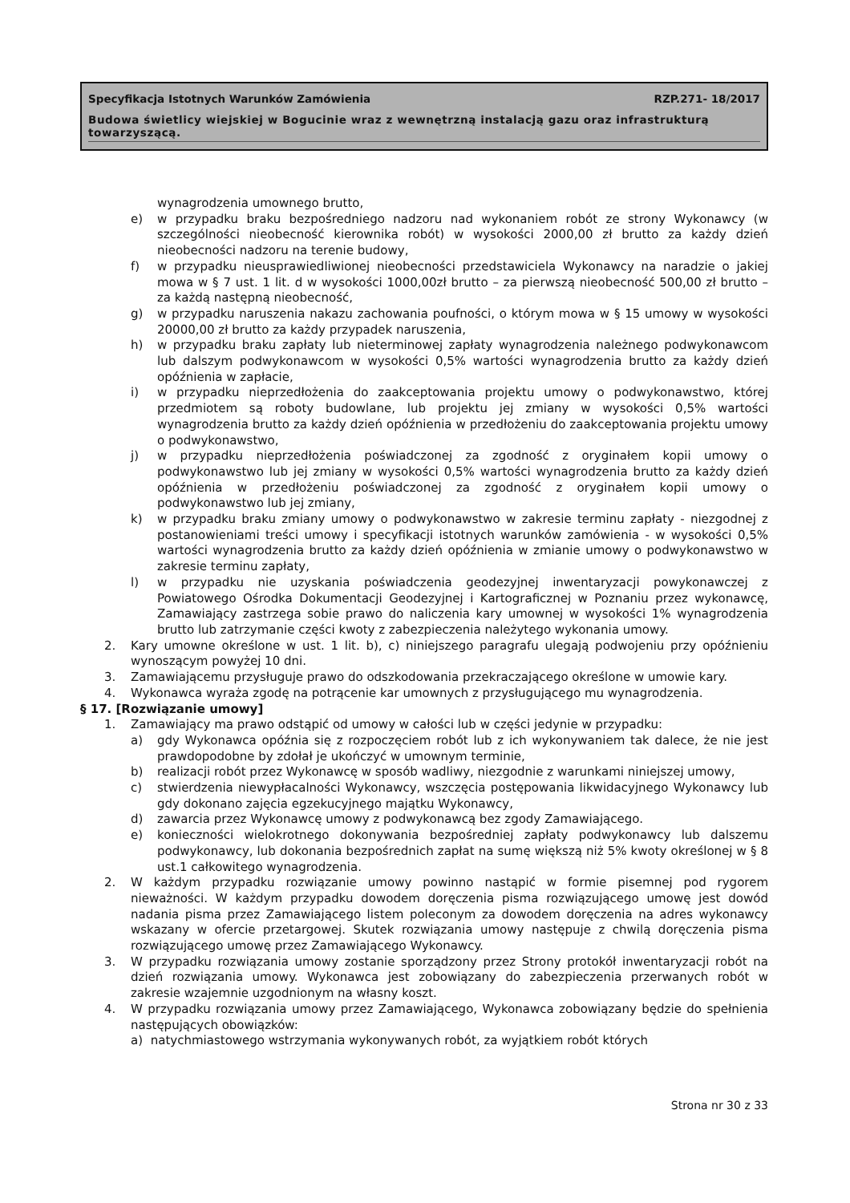Specyfikacja Istotnych Warunków Zamówienia RZP.271- 18/2017
Budowa świetlicy wiejskiej w Bogucinie wraz z wewnętrzną instalacją gazu oraz infrastrukturą towarzyszącą.
wynagrodzenia umownego brutto,
e) w przypadku braku bezpośredniego nadzoru nad wykonaniem robót ze strony Wykonawcy (w szczególności nieobecność kierownika robót) w wysokości 2000,00 zł brutto za każdy dzień nieobecności nadzoru na terenie budowy,
f) w przypadku nieusprawiedliwionej nieobecności przedstawiciela Wykonawcy na naradzie o jakiej mowa w § 7 ust. 1 lit. d w wysokości 1000,00zł brutto – za pierwszą nieobecność 500,00 zł brutto – za każdą następną nieobecność,
g) w przypadku naruszenia nakazu zachowania poufności, o którym mowa w § 15 umowy w wysokości 20000,00 zł brutto za każdy przypadek naruszenia,
h) w przypadku braku zapłaty lub nieterminowej zapłaty wynagrodzenia należnego podwykonawcom lub dalszym podwykonawcom w wysokości 0,5% wartości wynagrodzenia brutto za każdy dzień opóźnienia w zapłacie,
i) w przypadku nieprzedłożenia do zaakceptowania projektu umowy o podwykonawstwo, której przedmiotem są roboty budowlane, lub projektu jej zmiany w wysokości 0,5% wartości wynagrodzenia brutto za każdy dzień opóźnienia w przedłożeniu do zaakceptowania projektu umowy o podwykonawstwo,
j) w przypadku nieprzedłożenia poświadczonej za zgodność z oryginałem kopii umowy o podwykonawstwo lub jej zmiany w wysokości 0,5% wartości wynagrodzenia brutto za każdy dzień opóźnienia w przedłożeniu poświadczonej za zgodność z oryginałem kopii umowy o podwykonawstwo lub jej zmiany,
k) w przypadku braku zmiany umowy o podwykonawstwo w zakresie terminu zapłaty - niezgodnej z postanowieniami treści umowy i specyfikacji istotnych warunków zamówienia - w wysokości 0,5% wartości wynagrodzenia brutto za każdy dzień opóźnienia w zmianie umowy o podwykonawstwo w zakresie terminu zapłaty,
l) w przypadku nie uzyskania poświadczenia geodezyjnej inwentaryzacji powykonawczej z Powiatowego Ośrodka Dokumentacji Geodezyjnej i Kartograficznej w Poznaniu przez wykonawcę, Zamawiający zastrzega sobie prawo do naliczenia kary umownej w wysokości 1% wynagrodzenia brutto lub zatrzymanie części kwoty z zabezpieczenia należytego wykonania umowy.
2. Kary umowne określone w ust. 1 lit. b), c) niniejszego paragrafu ulegają podwojeniu przy opóźnieniu wynoszącym powyżej 10 dni.
3. Zamawiającemu przysługuje prawo do odszkodowania przekraczającego określone w umowie kary.
4. Wykonawca wyraża zgodę na potrącenie kar umownych z przysługującego mu wynagrodzenia.
§ 17. [Rozwiązanie umowy]
1. Zamawiający ma prawo odstąpić od umowy w całości lub w części jedynie w przypadku:
a) gdy Wykonawca opóźnia się z rozpoczęciem robót lub z ich wykonywaniem tak dalece, że nie jest prawdopodobne by zdołał je ukończyć w umownym terminie,
b) realizacji robót przez Wykonawcę w sposób wadliwy, niezgodnie z warunkami niniejszej umowy,
c) stwierdzenia niewypłacalności Wykonawcy, wszczęcia postępowania likwidacyjnego Wykonawcy lub gdy dokonano zajęcia egzekucyjnego majątku Wykonawcy,
d) zawarcia przez Wykonawcę umowy z podwykonawcą bez zgody Zamawiającego.
e) konieczności wielokrotnego dokonywania bezpośredniej zapłaty podwykonawcy lub dalszemu podwykonawcy, lub dokonania bezpośrednich zapłat na sumę większą niż 5% kwoty określonej w § 8 ust.1 całkowitego wynagrodzenia.
2. W każdym przypadku rozwiązanie umowy powinno nastąpić w formie pisemnej pod rygorem nieważności. W każdym przypadku dowodem doręczenia pisma rozwiązującego umowę jest dowód nadania pisma przez Zamawiającego listem poleconym za dowodem doręczenia na adres wykonawcy wskazany w ofercie przetargowej. Skutek rozwiązania umowy następuje z chwilą doręczenia pisma rozwiązującego umowę przez Zamawiającego Wykonawcy.
3. W przypadku rozwiązania umowy zostanie sporządzony przez Strony protokół inwentaryzacji robót na dzień rozwiązania umowy. Wykonawca jest zobowiązany do zabezpieczenia przerwanych robót w zakresie wzajemnie uzgodnionym na własny koszt.
4. W przypadku rozwiązania umowy przez Zamawiającego, Wykonawca zobowiązany będzie do spełnienia następujących obowiązków:
a) natychmiastowego wstrzymania wykonywanych robót, za wyjątkiem robót których
Strona nr 30 z 33